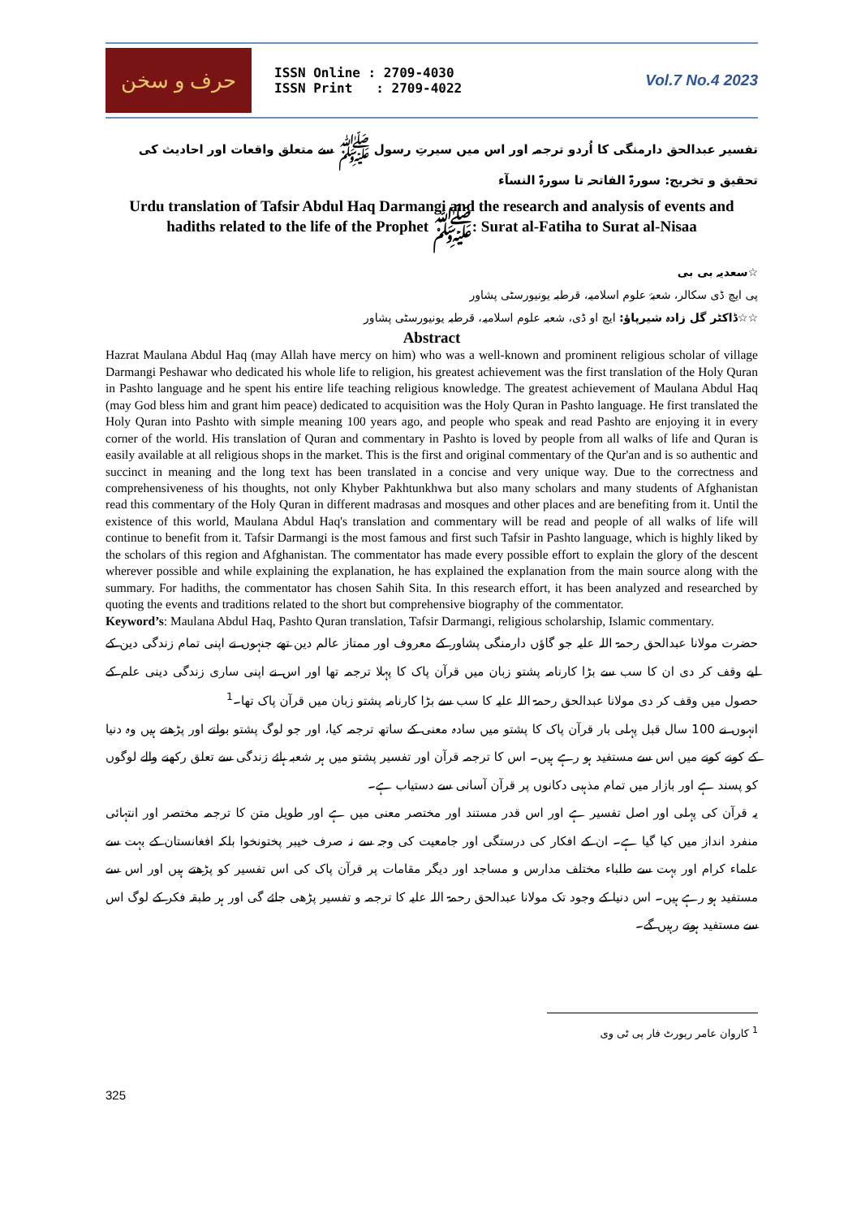حرف و سخن
ISSN Online : 2709-4030
ISSN Print : 2709-4022
Vol.7 No.4 2023
تفسیر عبدالحق دارمنگی کا اُردو ترجمہ اور اس میں سیرتِ رسول ﷺ سے متعلق واقعات اور احادیث کی تحقیق و تخریج: سورۃ الفاتحہ تا سورۃ النسآء
Urdu translation of Tafsir Abdul Haq Darmangi and the research and analysis of events and hadiths related to the life of the Prophet ﷺ: Surat al-Fatiha to Surat al-Nisaa
☆سعدیہ بی بی
پی ایچ ڈی سکالر، شعبۂ علوم اسلامیہ، قرطبہ یونیورسٹی پشاور
☆☆ڈاکٹر گل زادہ شیرپاؤ: ایچ او ڈی، شعبہ علوم اسلامیہ، قرطبہ یونیورسٹی پشاور
Abstract
Hazrat Maulana Abdul Haq (may Allah have mercy on him) who was a well-known and prominent religious scholar of village Darmangi Peshawar who dedicated his whole life to religion, his greatest achievement was the first translation of the Holy Quran in Pashto language and he spent his entire life teaching religious knowledge. The greatest achievement of Maulana Abdul Haq (may God bless him and grant him peace) dedicated to acquisition was the Holy Quran in Pashto language. He first translated the Holy Quran into Pashto with simple meaning 100 years ago, and people who speak and read Pashto are enjoying it in every corner of the world. His translation of Quran and commentary in Pashto is loved by people from all walks of life and Quran is easily available at all religious shops in the market. This is the first and original commentary of the Qur'an and is so authentic and succinct in meaning and the long text has been translated in a concise and very unique way. Due to the correctness and comprehensiveness of his thoughts, not only Khyber Pakhtunkhwa but also many scholars and many students of Afghanistan read this commentary of the Holy Quran in different madrasas and mosques and other places and are benefiting from it. Until the existence of this world, Maulana Abdul Haq's translation and commentary will be read and people of all walks of life will continue to benefit from it. Tafsir Darmangi is the most famous and first such Tafsir in Pashto language, which is highly liked by the scholars of this region and Afghanistan. The commentator has made every possible effort to explain the glory of the descent wherever possible and while explaining the explanation, he has explained the explanation from the main source along with the summary. For hadiths, the commentator has chosen Sahih Sita. In this research effort, it has been analyzed and researched by quoting the events and traditions related to the short but comprehensive biography of the commentator.
Keyword’s: Maulana Abdul Haq, Pashto Quran translation, Tafsir Darmangi, religious scholarship, Islamic commentary.
حضرت مولانا عبدالحق رحمۃ اللہ علیہ جو گاؤں دارمنگی پشاور کے معروف اور ممتاز عالم دین تھے جنہوں نے اپنی تمام زندگی دین کے لیے وقف کر دی ان کا سب سے بڑا کارنامہ پشتو زبان میں قرآن پاک کا پہلا ترجمہ تھا اور اس نے اپنی ساری زندگی دینی علم کے حصول میں وقف کر دی مولانا عبدالحق رحمۃ اللہ علیہ کا سب سے بڑا کارنامہ پشتو زبان میں قرآن پاک تھا۔<sup>1</sup>
انہوں نے 100 سال قبل پہلی بار قرآن پاک کا پشتو میں سادہ معنی کے ساتھ ترجمہ کیا، اور جو لوگ پشتو بولتے اور پڑھتے ہیں وہ دنیا کے کونے کونے میں اس سے مستفید ہو رہے ہیں۔ اس کا ترجمہ قرآن اور تفسیر پشتو میں ہر شعبہ ہائے زندگی سے تعلق رکھنے والے لوگوں کو پسند ہے اور بازار میں تمام مذہبی دکانوں پر قرآن آسانی سے دستیاب ہے۔
یہ قرآن کی پہلی اور اصل تفسیر ہے اور اس قدر مستند اور مختصر معنی میں ہے اور طویل متن کا ترجمہ مختصر اور انتہائی منفرد انداز میں کیا گیا ہے۔ ان کے افکار کی درستگی اور جامعیت کی وجہ سے نہ صرف خیبر پختونخوا بلکہ افغانستان کے بہت سے علماء کرام اور بہت سے طلباء مختلف مدارس و مساجد اور دیگر مقامات پر قرآن پاک کی اس تفسیر کو پڑھتے ہیں اور اس سے مستفید ہو رہے ہیں۔ اس دنیا کے وجود تک مولانا عبدالحق رحمۃ اللہ علیہ کا ترجمہ و تفسیر پڑھی جائے گی اور ہر طبقہ فکر کے لوگ اس سے مستفید ہوتے رہیں گے۔
<sup>1</sup> کاروان عامر رپورٹ فار پی ٹی وی
325